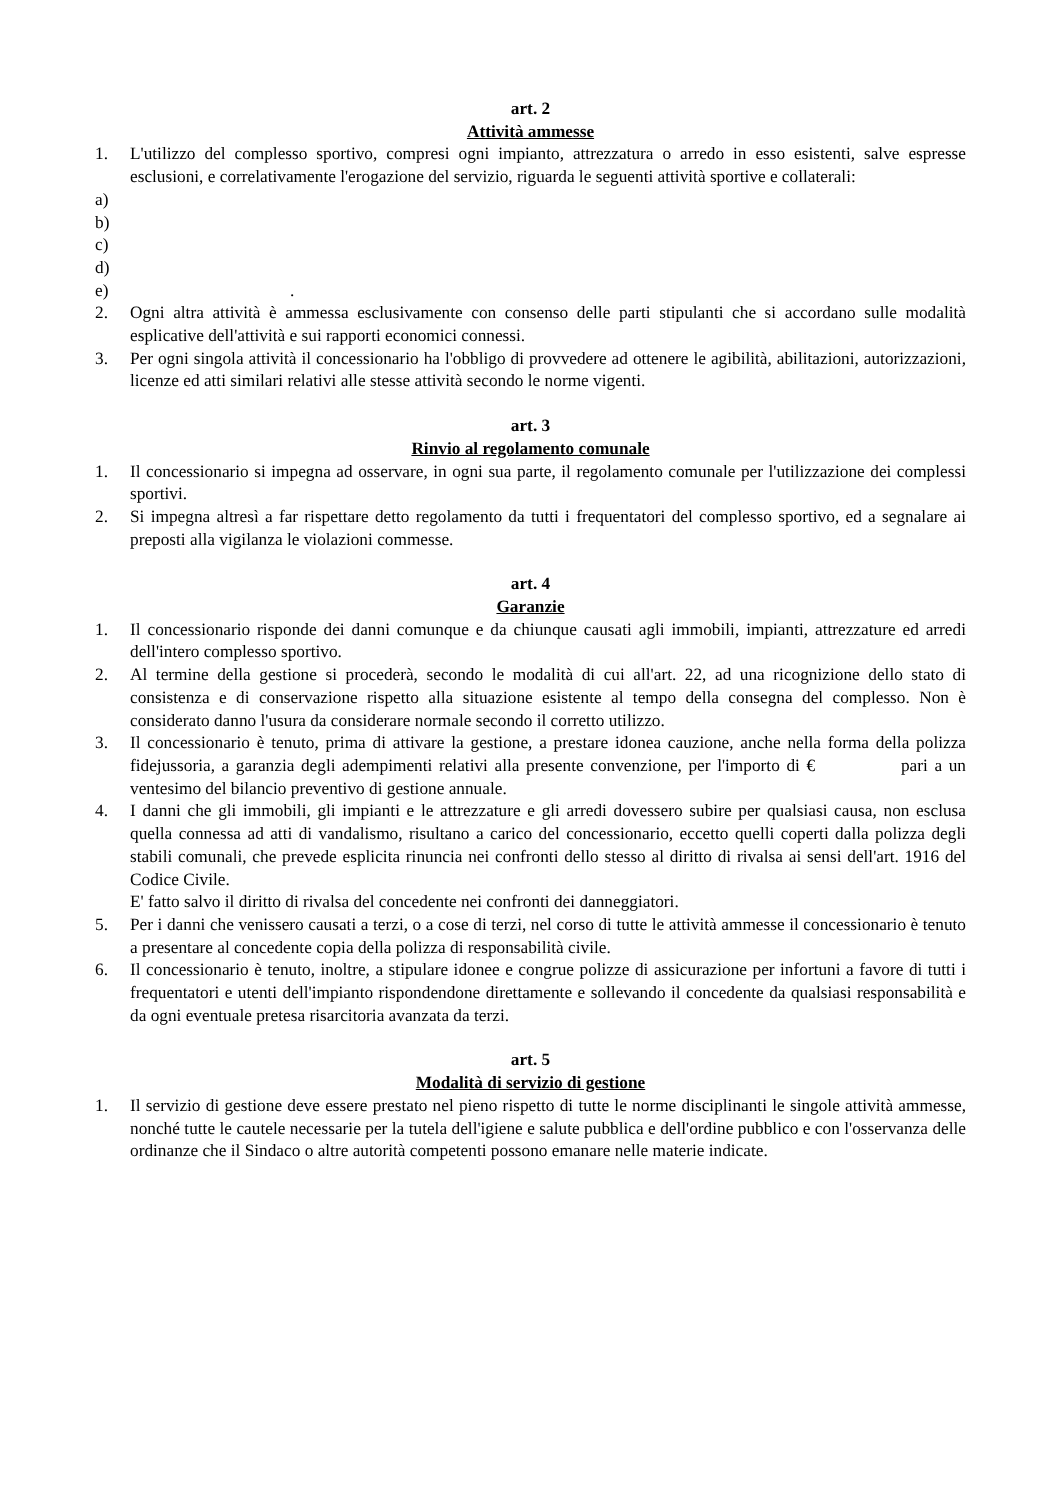art. 2
Attività ammesse
1. L'utilizzo del complesso sportivo, compresi ogni impianto, attrezzatura o arredo in esso esistenti, salve espresse esclusioni, e correlativamente l'erogazione del servizio, riguarda le seguenti attività sportive e collaterali:
a)
b)
c)
d)
e).
2. Ogni altra attività è ammessa esclusivamente con consenso delle parti stipulanti che si accordano sulle modalità esplicative dell'attività e sui rapporti economici connessi.
3. Per ogni singola attività il concessionario ha l'obbligo di provvedere ad ottenere le agibilità, abilitazioni, autorizzazioni, licenze ed atti similari relativi alle stesse attività secondo le norme vigenti.
art. 3
Rinvio al regolamento comunale
1. Il concessionario si impegna ad osservare, in ogni sua parte, il regolamento comunale per l'utilizzazione dei complessi sportivi.
2. Si impegna altresì a far rispettare detto regolamento da tutti i frequentatori del complesso sportivo, ed a segnalare ai preposti alla vigilanza le violazioni commesse.
art. 4
Garanzie
1. Il concessionario risponde dei danni comunque e da chiunque causati agli immobili, impianti, attrezzature ed arredi dell'intero complesso sportivo.
2. Al termine della gestione si procederà, secondo le modalità di cui all'art. 22, ad una ricognizione dello stato di consistenza e di conservazione rispetto alla situazione esistente al tempo della consegna del complesso. Non è considerato danno l'usura da considerare normale secondo il corretto utilizzo.
3. Il concessionario è tenuto, prima di attivare la gestione, a prestare idonea cauzione, anche nella forma della polizza fidejussoria, a garanzia degli adempimenti relativi alla presente convenzione, per l'importo di € pari a un ventesimo del bilancio preventivo di gestione annuale.
4. I danni che gli immobili, gli impianti e le attrezzature e gli arredi dovessero subire per qualsiasi causa, non esclusa quella connessa ad atti di vandalismo, risultano a carico del concessionario, eccetto quelli coperti dalla polizza degli stabili comunali, che prevede esplicita rinuncia nei confronti dello stesso al diritto di rivalsa ai sensi dell'art. 1916 del Codice Civile.
E' fatto salvo il diritto di rivalsa del concedente nei confronti dei danneggiatori.
5. Per i danni che venissero causati a terzi, o a cose di terzi, nel corso di tutte le attività ammesse il concessionario è tenuto a presentare al concedente copia della polizza di responsabilità civile.
6. Il concessionario è tenuto, inoltre, a stipulare idonee e congrue polizze di assicurazione per infortuni a favore di tutti i frequentatori e utenti dell'impianto rispondendone direttamente e sollevando il concedente da qualsiasi responsabilità e da ogni eventuale pretesa risarcitoria avanzata da terzi.
art. 5
Modalità di servizio di gestione
1. Il servizio di gestione deve essere prestato nel pieno rispetto di tutte le norme disciplinanti le singole attività ammesse, nonché tutte le cautele necessarie per la tutela dell'igiene e salute pubblica e dell'ordine pubblico e con l'osservanza delle ordinanze che il Sindaco o altre autorità competenti possono emanare nelle materie indicate.